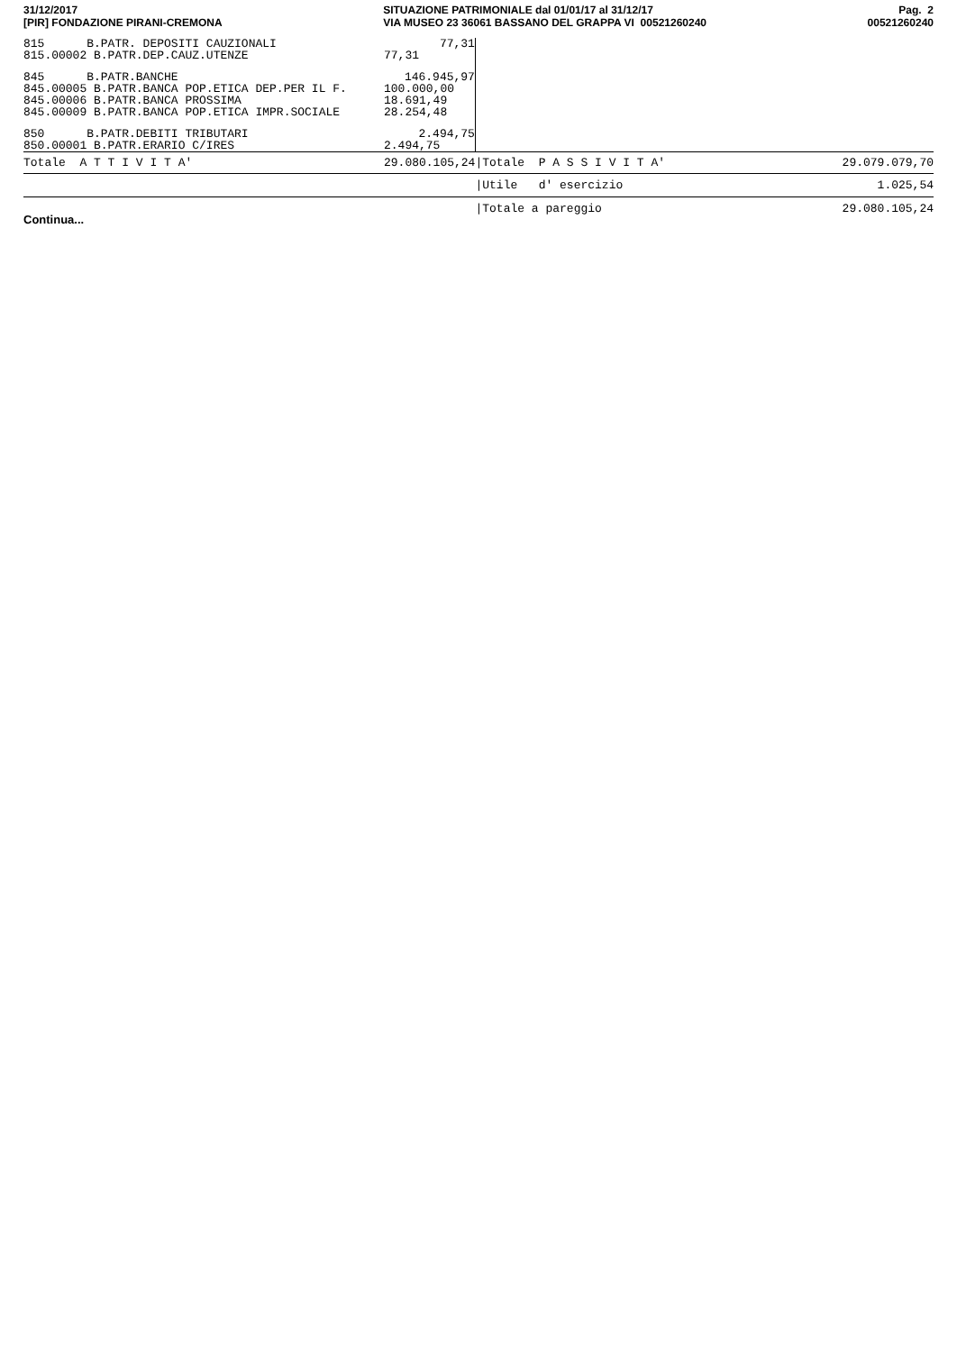31/12/2017
[PIR] FONDAZIONE PIRANI-CREMONA
SITUAZIONE PATRIMONIALE dal 01/01/17 al 31/12/17
VIA MUSEO 23 36061 BASSANO DEL GRAPPA VI 00521260240
Pag. 2
00521260240
| 815 B.PATR. DEPOSITI CAUZIONALI | 77,31 | | |
| 815.00002 B.PATR.DEP.CAUZ.UTENZE | 77,31 | | |
| 845 B.PATR.BANCHE | 146.945,97 | | |
| 845.00005 B.PATR.BANCA POP.ETICA DEP.PER IL F. | 100.000,00 | | |
| 845.00006 B.PATR.BANCA PROSSIMA | 18.691,49 | | |
| 845.00009 B.PATR.BANCA POP.ETICA IMPR.SOCIALE | 28.254,48 | | |
| 850 B.PATR.DEBITI TRIBUTARI | 2.494,75 | | |
| 850.00001 B.PATR.ERARIO C/IRES | 2.494,75 | | |
| Totale A T T I V I T A' | 29.080.105,24 | /Totale P A S S I V I T A' | 29.079.079,70 |
| | | /Utile d' esercizio | 1.025,54 |
| | | /Totale a pareggio | 29.080.105,24 |
Continua...